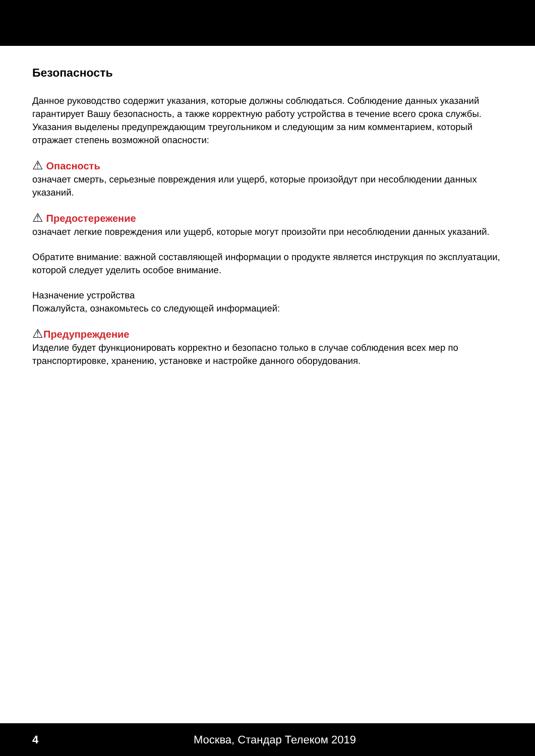Безопасность
Данное руководство содержит указания, которые должны соблюдаться. Соблюдение данных указаний гарантирует Вашу безопасность, а также корректную работу устройства в течение всего срока службы. Указания выделены предупреждающим треугольником и следующим за ним комментарием, который отражает степень возможной опасности:
⚠ Опасность
означает смерть, серьезные повреждения или ущерб, которые произойдут при несоблюдении данных указаний.
⚠ Предостережение
означает легкие повреждения или ущерб, которые могут произойти при несоблюдении данных указаний.
Обратите внимание: важной составляющей информации о продукте является инструкция по эксплуатации, которой следует уделить особое внимание.
Назначение устройства
Пожалуйста, ознакомьтесь со следующей информацией:
⚠Предупреждение
Изделие будет функционировать корректно и безопасно только в случае соблюдения всех мер по транспортировке, хранению, установке и настройке данного оборудования.
4 Москва, Стандар Телеком 2019